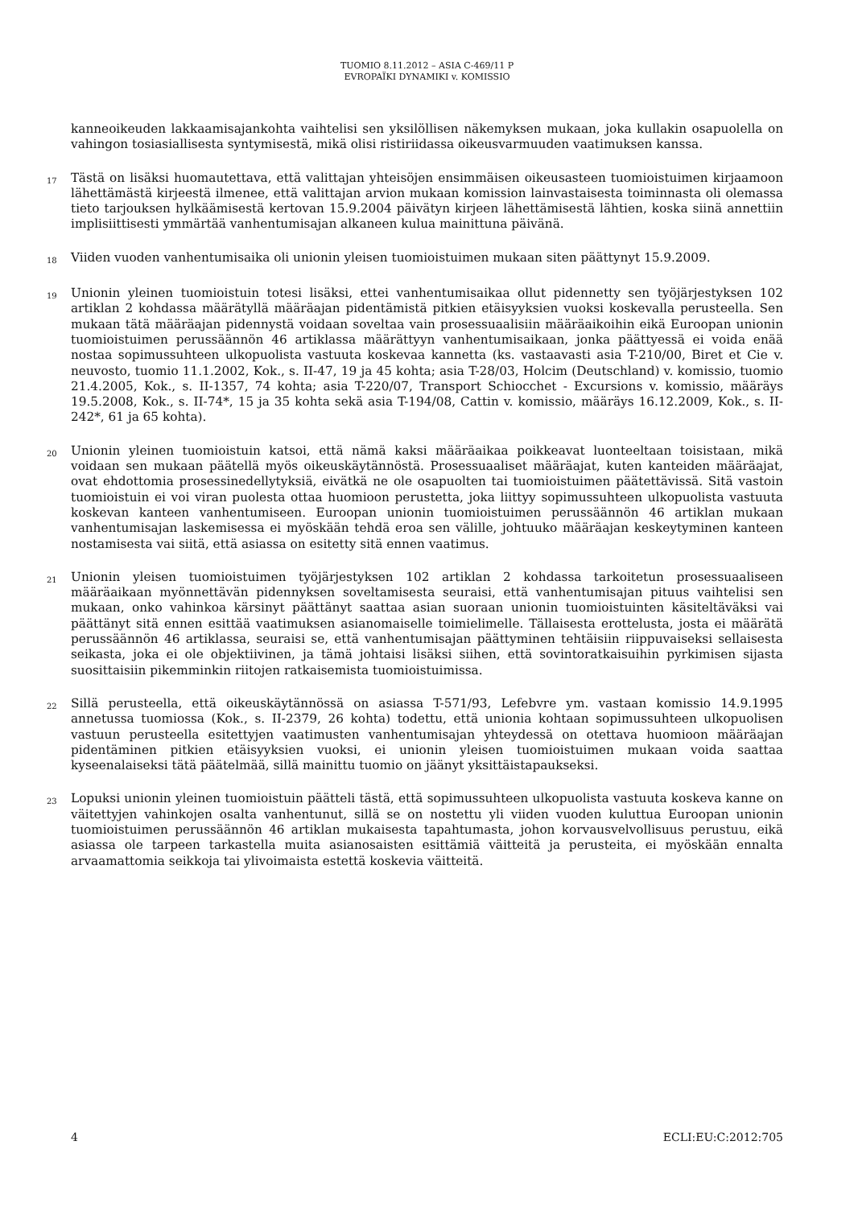TUOMIO 8.11.2012 – ASIA C-469/11 P
EVROPAÏKI DYNAMIKI v. KOMISSIO
kanneoikeuden lakkaamisajankohta vaihtelisi sen yksilöllisen näkemyksen mukaan, joka kullakin osapuolella on vahingon tosiasiallisesta syntymisestä, mikä olisi ristiriidassa oikeusvarmuuden vaatimuksen kanssa.
17
Tästä on lisäksi huomautettava, että valittajan yhteisöjen ensimmäisen oikeusasteen tuomioistuimen kirjaamoon lähettämästä kirjeestä ilmenee, että valittajan arvion mukaan komission lainvastaisesta toiminnasta oli olemassa tieto tarjouksen hylkäämisestä kertovan 15.9.2004 päivätyn kirjeen lähettämisestä lähtien, koska siinä annettiin implisiittisesti ymmärtää vanhentumisajan alkaneen kulua mainittuna päivänä.
18
Viiden vuoden vanhentumisaika oli unionin yleisen tuomioistuimen mukaan siten päättynyt 15.9.2009.
19
Unionin yleinen tuomioistuin totesi lisäksi, ettei vanhentumisaikaa ollut pidennetty sen työjärjestyksen 102 artiklan 2 kohdassa määrätyllä määräajan pidentämistä pitkien etäisyyksien vuoksi koskevalla perusteella. Sen mukaan tätä määräajan pidennystä voidaan soveltaa vain prosessuaalisiin määräaikoihin eikä Euroopan unionin tuomioistuimen perussäännön 46 artiklassa määrättyyn vanhentumisaikaan, jonka päättyessä ei voida enää nostaa sopimussuhteen ulkopuolista vastuuta koskevaa kannetta (ks. vastaavasti asia T-210/00, Biret et Cie v. neuvosto, tuomio 11.1.2002, Kok., s. II-47, 19 ja 45 kohta; asia T-28/03, Holcim (Deutschland) v. komissio, tuomio 21.4.2005, Kok., s. II-1357, 74 kohta; asia T-220/07, Transport Schiocchet - Excursions v. komissio, määräys 19.5.2008, Kok., s. II-74*, 15 ja 35 kohta sekä asia T-194/08, Cattin v. komissio, määräys 16.12.2009, Kok., s. II-242*, 61 ja 65 kohta).
20
Unionin yleinen tuomioistuin katsoi, että nämä kaksi määräaikaa poikkeavat luonteeltaan toisistaan, mikä voidaan sen mukaan päätellä myös oikeuskäytännöstä. Prosessuaaliset määräajat, kuten kanteiden määräajat, ovat ehdottomia prosessinedellytyksiä, eivätkä ne ole osapuolten tai tuomioistuimen päätettävissä. Sitä vastoin tuomioistuin ei voi viran puolesta ottaa huomioon perustetta, joka liittyy sopimussuhteen ulkopuolista vastuuta koskevan kanteen vanhentumiseen. Euroopan unionin tuomioistuimen perussäännön 46 artiklan mukaan vanhentumisajan laskemisessa ei myöskään tehdä eroa sen välille, johtuuko määräajan keskeytyminen kanteen nostamisesta vai siitä, että asiassa on esitetty sitä ennen vaatimus.
21
Unionin yleisen tuomioistuimen työjärjestyksen 102 artiklan 2 kohdassa tarkoitetun prosessuaaliseen määräaikaan myönnettävän pidennyksen soveltamisesta seuraisi, että vanhentumisajan pituus vaihtelisi sen mukaan, onko vahinkoa kärsinyt päättänyt saattaa asian suoraan unionin tuomioistuinten käsiteltäväksi vai päättänyt sitä ennen esittää vaatimuksen asianomaiselle toimielimelle. Tällaisesta erottelusta, josta ei määrätä perussäännön 46 artiklassa, seuraisi se, että vanhentumisajan päättyminen tehtäisiin riippuvaiseksi sellaisesta seikasta, joka ei ole objektiivinen, ja tämä johtaisi lisäksi siihen, että sovintoratkaisuihin pyrkimisen sijasta suosittaisiin pikemminkin riitojen ratkaisemista tuomioistuimissa.
22
Sillä perusteella, että oikeuskäytännössä on asiassa T-571/93, Lefebvre ym. vastaan komissio 14.9.1995 annetussa tuomiossa (Kok., s. II-2379, 26 kohta) todettu, että unionia kohtaan sopimussuhteen ulkopuolisen vastuun perusteella esitettyjen vaatimusten vanhentumisajan yhteydessä on otettava huomioon määräajan pidentäminen pitkien etäisyyksien vuoksi, ei unionin yleisen tuomioistuimen mukaan voida saattaa kyseenalaiseksi tätä päätelmää, sillä mainittu tuomio on jäänyt yksittäistapaukseksi.
23
Lopuksi unionin yleinen tuomioistuin päätteli tästä, että sopimussuhteen ulkopuolista vastuuta koskeva kanne on väitettyjen vahinkojen osalta vanhentunut, sillä se on nostettu yli viiden vuoden kuluttua Euroopan unionin tuomioistuimen perussäännön 46 artiklan mukaisesta tapahtumasta, johon korvausvelvollisuus perustuu, eikä asiassa ole tarpeen tarkastella muita asianosaisten esittämiä väitteitä ja perusteita, ei myöskään ennalta arvaamattomia seikkoja tai ylivoimaista estettä koskevia väitteitä.
4 ECLI:EU:C:2012:705